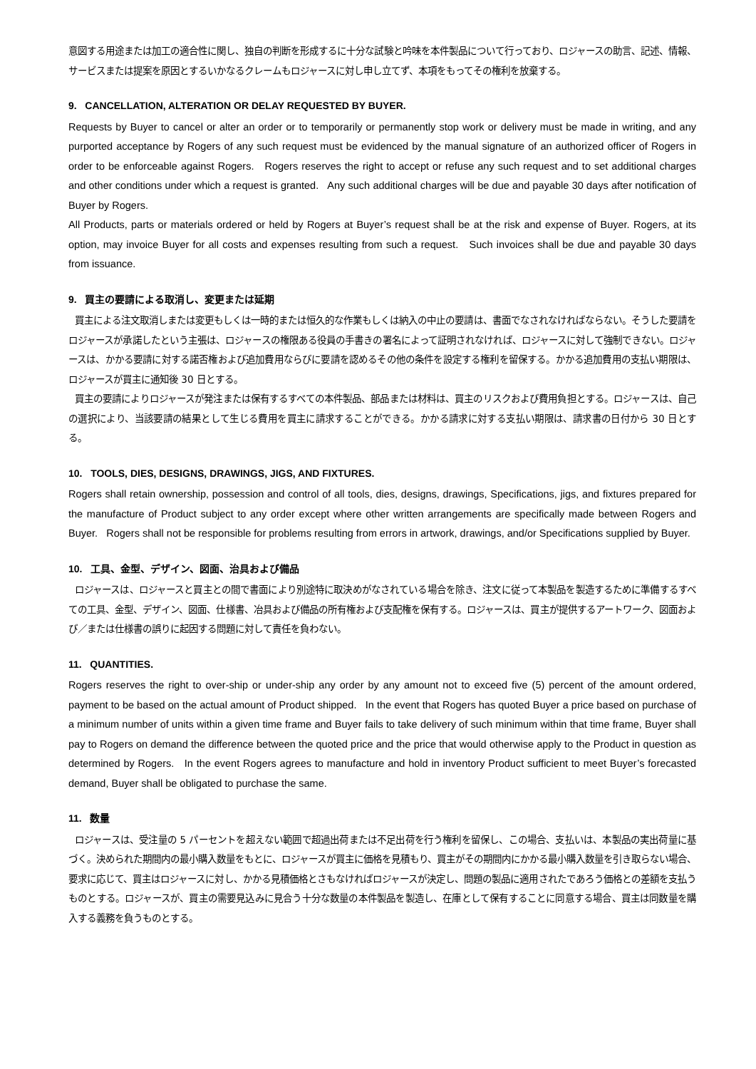意図する用途または加工の適合性に関し、独自の判断を形成するに十分な試験と吟味を本件製品について行っており、ロジャースの助言、記述、情報、サービスまたは提案を原因とするいかなるクレームもロジャースに対し申し立てず、本項をもってその権利を放棄する。
9. CANCELLATION, ALTERATION OR DELAY REQUESTED BY BUYER.
Requests by Buyer to cancel or alter an order or to temporarily or permanently stop work or delivery must be made in writing, and any purported acceptance by Rogers of any such request must be evidenced by the manual signature of an authorized officer of Rogers in order to be enforceable against Rogers. Rogers reserves the right to accept or refuse any such request and to set additional charges and other conditions under which a request is granted. Any such additional charges will be due and payable 30 days after notification of Buyer by Rogers.
All Products, parts or materials ordered or held by Rogers at Buyer’s request shall be at the risk and expense of Buyer. Rogers, at its option, may invoice Buyer for all costs and expenses resulting from such a request. Such invoices shall be due and payable 30 days from issuance.
9. 買主の要請による取消し、変更または延期
買主による注文取消しまたは変更もしくは一時的または恒久的な作業もしくは納入の中止の要請は、書面でなされなければならない。そうした要請をロジャースが承諾したという主張は、ロジャースの権限ある役員の手書きの署名によって証明されなければ、ロジャースに対して強制できない。ロジャースは、かかる要請に対する諾否権および追加費用ならびに要請を認めるその他の条件を設定する権利を留保する。かかる追加費用の支払い期限は、ロジャースが買主に通知後 30 日とする。
買主の要請によりロジャースが発注または保有するすべての本件製品、部品または材料は、買主のリスクおよび費用負担とする。ロジャースは、自己の選択により、当該要請の結果として生じる費用を買主に請求することができる。かかる請求に対する支払い期限は、請求書の日付から 30 日とする。
10. TOOLS, DIES, DESIGNS, DRAWINGS, JIGS, AND FIXTURES.
Rogers shall retain ownership, possession and control of all tools, dies, designs, drawings, Specifications, jigs, and fixtures prepared for the manufacture of Product subject to any order except where other written arrangements are specifically made between Rogers and Buyer. Rogers shall not be responsible for problems resulting from errors in artwork, drawings, and/or Specifications supplied by Buyer.
10. 工具、金型、デザイン、図面、治具および備品
ロジャースは、ロジャースと買主との間で書面により別途特に取決めがなされている場合を除き、注文に従って本製品を製造するために準備するすべての工具、金型、デザイン、図面、仕様書、冶具および備品の所有権および支配権を保有する。ロジャースは、買主が提供するアートワーク、図面および／または仕様書の誤りに起因する問題に対して責任を負わない。
11. QUANTITIES.
Rogers reserves the right to over-ship or under-ship any order by any amount not to exceed five (5) percent of the amount ordered, payment to be based on the actual amount of Product shipped. In the event that Rogers has quoted Buyer a price based on purchase of a minimum number of units within a given time frame and Buyer fails to take delivery of such minimum within that time frame, Buyer shall pay to Rogers on demand the difference between the quoted price and the price that would otherwise apply to the Product in question as determined by Rogers. In the event Rogers agrees to manufacture and hold in inventory Product sufficient to meet Buyer’s forecasted demand, Buyer shall be obligated to purchase the same.
11. 数量
ロジャースは、受注量の 5 パーセントを超えない範囲で超過出荷または不足出荷を行う権利を留保し、この場合、支払いは、本製品の実出荷量に基づく。決められた期間内の最小購入数量をもとに、ロジャースが買主に価格を見積もり、買主がその期間内にかかる最小購入数量を引き取らない場合、要求に応じて、買主はロジャースに対し、かかる見積価格とさもなければロジャースが決定し、問題の製品に適用されたであろう価格との差額を支払うものとする。ロジャースが、買主の需要見込みに見合う十分な数量の本件製品を製造し、在庫として保有することに同意する場合、買主は同数量を購入する義務を負うものとする。